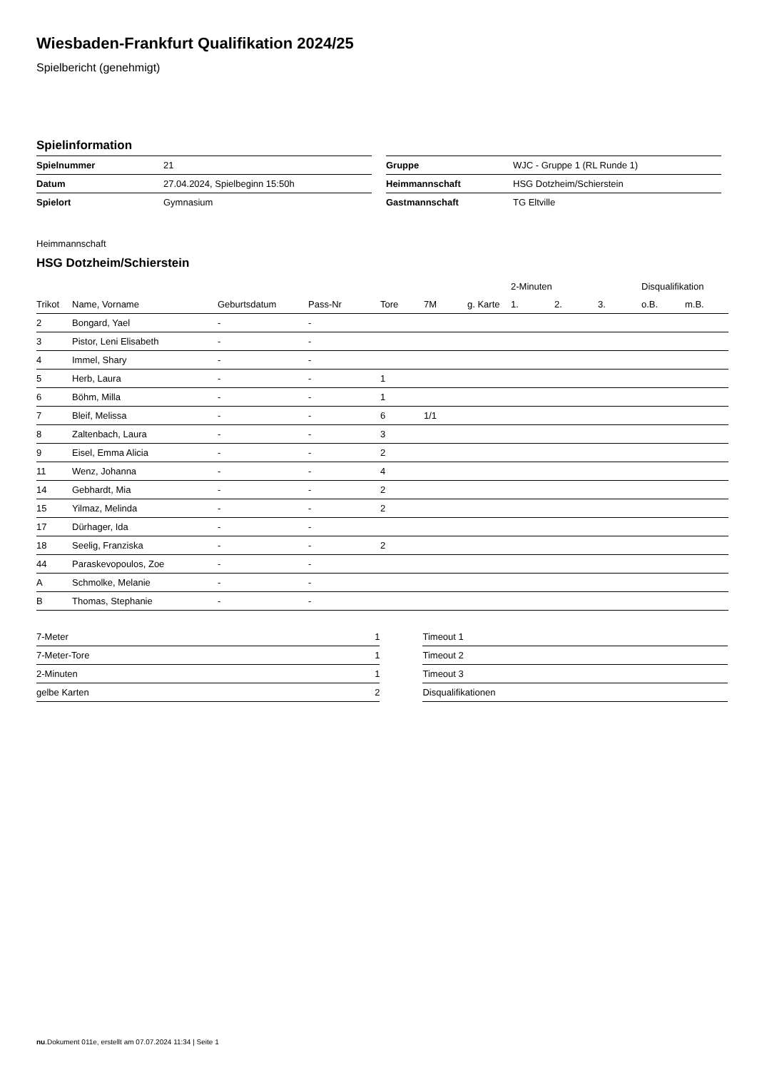Wiesbaden-Frankfurt Qualifikation 2024/25
Spielbericht (genehmigt)
Spielinformation
| Spielnummer | 21 |
| Datum | 27.04.2024, Spielbeginn 15:50h |
| Spielort | Gymnasium |
| Gruppe | WJC - Gruppe 1 (RL Runde 1) |
| Heimmannschaft | HSG Dotzheim/Schierstein |
| Gastmannschaft | TG Eltville |
Heimmannschaft
HSG Dotzheim/Schierstein
| | | | | | | | 2-Minuten | | | Disqualifikation | |
| --- | --- | --- | --- | --- | --- | --- | --- | --- | --- | --- | --- |
| Trikot | Name, Vorname | Geburtsdatum | Pass-Nr | Tore | 7M | g. Karte | 1. | 2. | 3. | o.B. | m.B. |
| 2 | Bongard, Yael | - | - | | | | | | | | |
| 3 | Pistor, Leni Elisabeth | - | - | | | | | | | | |
| 4 | Immel, Shary | - | - | | | | | | | | |
| 5 | Herb, Laura | - | - | 1 | | | | | | | |
| 6 | Böhm, Milla | - | - | 1 | | | | | | | |
| 7 | Bleif, Melissa | - | - | 6 | 1/1 | | | | | | |
| 8 | Zaltenbach, Laura | - | - | 3 | | | | | | | |
| 9 | Eisel, Emma Alicia | - | - | 2 | | | | | | | |
| 11 | Wenz, Johanna | - | - | 4 | | | | | | | |
| 14 | Gebhardt, Mia | - | - | 2 | | | | | | | |
| 15 | Yilmaz, Melinda | - | - | 2 | | | | | | | |
| 17 | Dürhager, Ida | - | - | | | | | | | | |
| 18 | Seelig, Franziska | - | - | 2 | | | | | | | |
| 44 | Paraskevopoulos, Zoe | - | - | | | | | | | | |
| A | Schmolke, Melanie | - | - | | | | | | | | |
| B | Thomas, Stephanie | - | - | | | | | | | | |
| 7-Meter | 1 |
| 7-Meter-Tore | 1 |
| 2-Minuten | 1 |
| gelbe Karten | 2 |
| Timeout 1 |
| Timeout 2 |
| Timeout 3 |
| Disqualifikationen |
nu.Dokument 011e, erstellt am 07.07.2024 11:34 | Seite 1